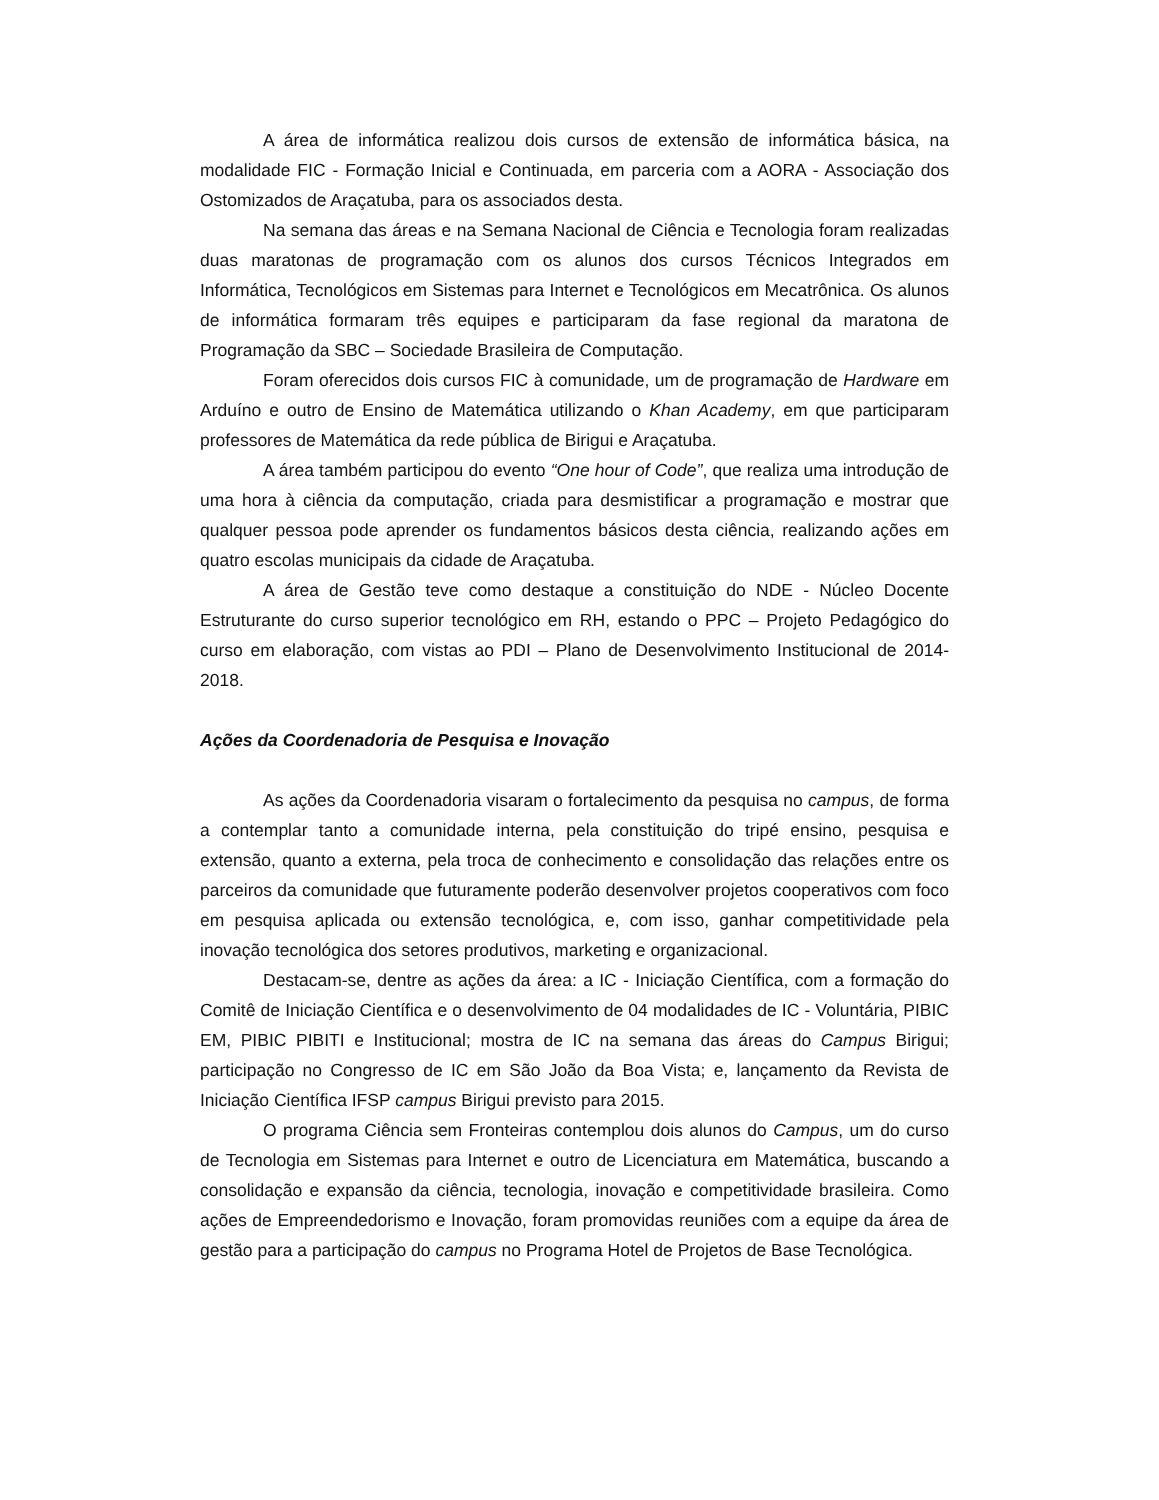A área de informática realizou dois cursos de extensão de informática básica, na modalidade FIC - Formação Inicial e Continuada, em parceria com a AORA - Associação dos Ostomizados de Araçatuba, para os associados desta.
Na semana das áreas e na Semana Nacional de Ciência e Tecnologia foram realizadas duas maratonas de programação com os alunos dos cursos Técnicos Integrados em Informática, Tecnológicos em Sistemas para Internet e Tecnológicos em Mecatrônica. Os alunos de informática formaram três equipes e participaram da fase regional da maratona de Programação da SBC – Sociedade Brasileira de Computação.
Foram oferecidos dois cursos FIC à comunidade, um de programação de Hardware em Arduíno e outro de Ensino de Matemática utilizando o Khan Academy, em que participaram professores de Matemática da rede pública de Birigui e Araçatuba.
A área também participou do evento “One hour of Code”, que realiza uma introdução de uma hora à ciência da computação, criada para desmistificar a programação e mostrar que qualquer pessoa pode aprender os fundamentos básicos desta ciência, realizando ações em quatro escolas municipais da cidade de Araçatuba.
A área de Gestão teve como destaque a constituição do NDE - Núcleo Docente Estruturante do curso superior tecnológico em RH, estando o PPC – Projeto Pedagógico do curso em elaboração, com vistas ao PDI – Plano de Desenvolvimento Institucional de 2014-2018.
Ações da Coordenadoria de Pesquisa e Inovação
As ações da Coordenadoria visaram o fortalecimento da pesquisa no campus, de forma a contemplar tanto a comunidade interna, pela constituição do tripé ensino, pesquisa e extensão, quanto a externa, pela troca de conhecimento e consolidação das relações entre os parceiros da comunidade que futuramente poderão desenvolver projetos cooperativos com foco em pesquisa aplicada ou extensão tecnológica, e, com isso, ganhar competitividade pela inovação tecnológica dos setores produtivos, marketing e organizacional.
Destacam-se, dentre as ações da área: a IC - Iniciação Científica, com a formação do Comitê de Iniciação Científica e o desenvolvimento de 04 modalidades de IC - Voluntária, PIBIC EM, PIBIC PIBITI e Institucional; mostra de IC na semana das áreas do Campus Birigui; participação no Congresso de IC em São João da Boa Vista; e, lançamento da Revista de Iniciação Científica IFSP campus Birigui previsto para 2015.
O programa Ciência sem Fronteiras contemplou dois alunos do Campus, um do curso de Tecnologia em Sistemas para Internet e outro de Licenciatura em Matemática, buscando a consolidação e expansão da ciência, tecnologia, inovação e competitividade brasileira. Como ações de Empreendedorismo e Inovação, foram promovidas reuniões com a equipe da área de gestão para a participação do campus no Programa Hotel de Projetos de Base Tecnológica.